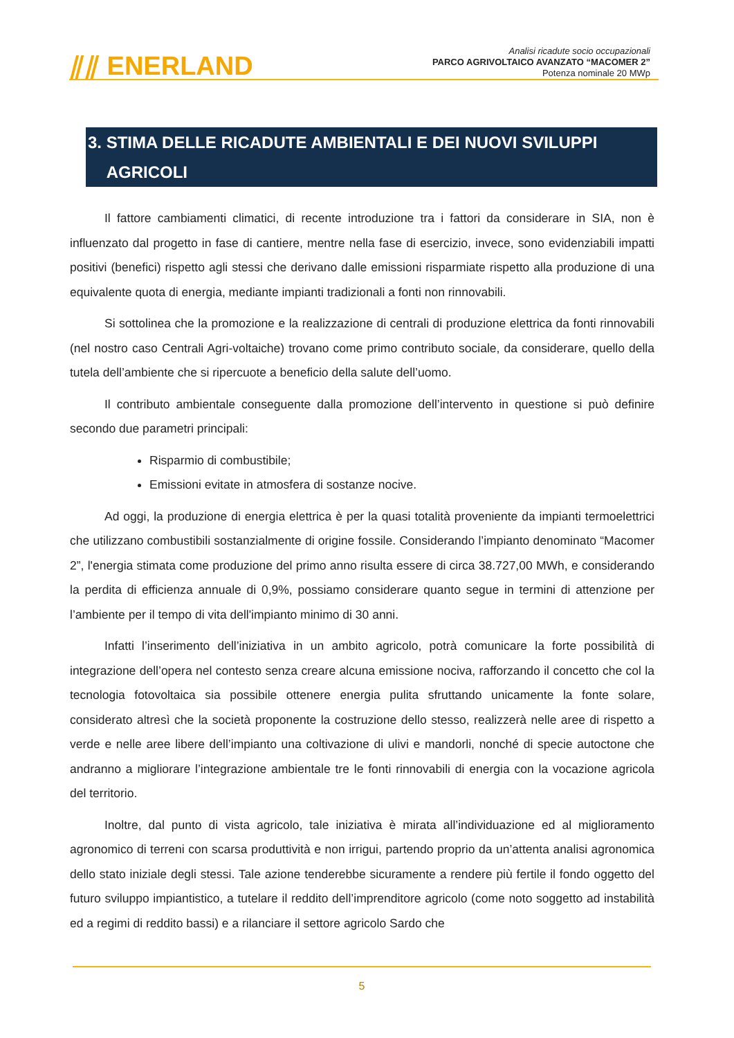⫽⫽ ENERLAND
Analisi ricadute socio occupazionali
PARCO AGRIVOLTAICO AVANZATO “MACOMER 2”
Potenza nominale 20 MWp
3. STIMA DELLE RICADUTE AMBIENTALI E DEI NUOVI SVILUPPI
AGRICOLI
Il fattore cambiamenti climatici, di recente introduzione tra i fattori da considerare in SIA, non è influenzato dal progetto in fase di cantiere, mentre nella fase di esercizio, invece, sono evidenziabili impatti positivi (benefici) rispetto agli stessi che derivano dalle emissioni risparmiate rispetto alla produzione di una equivalente quota di energia, mediante impianti tradizionali a fonti non rinnovabili.
Si sottolinea che la promozione e la realizzazione di centrali di produzione elettrica da fonti rinnovabili (nel nostro caso Centrali Agri-voltaiche) trovano come primo contributo sociale, da considerare, quello della tutela dell’ambiente che si ripercuote a beneficio della salute dell’uomo.
Il contributo ambientale conseguente dalla promozione dell’intervento in questione si può definire secondo due parametri principali:
Risparmio di combustibile;
Emissioni evitate in atmosfera di sostanze nocive.
Ad oggi, la produzione di energia elettrica è per la quasi totalità proveniente da impianti termoelettrici che utilizzano combustibili sostanzialmente di origine fossile. Considerando l’impianto denominato “Macomer 2”, l'energia stimata come produzione del primo anno risulta essere di circa 38.727,00 MWh, e considerando la perdita di efficienza annuale di 0,9%, possiamo considerare quanto segue in termini di attenzione per l’ambiente per il tempo di vita dell'impianto minimo di 30 anni.
Infatti l’inserimento dell’iniziativa in un ambito agricolo, potrà comunicare la forte possibilità di integrazione dell’opera nel contesto senza creare alcuna emissione nociva, rafforzando il concetto che col la tecnologia fotovoltaica sia possibile ottenere energia pulita sfruttando unicamente la fonte solare, considerato altresì che la società proponente la costruzione dello stesso, realizzerà nelle aree di rispetto a verde e nelle aree libere dell’impianto una coltivazione di ulivi e mandorli, nonché di specie autoctone che andranno a migliorare l’integrazione ambientale tre le fonti rinnovabili di energia con la vocazione agricola del territorio.
Inoltre, dal punto di vista agricolo, tale iniziativa è mirata all’individuazione ed al miglioramento agronomico di terreni con scarsa produttività e non irrigui, partendo proprio da un’attenta analisi agronomica dello stato iniziale degli stessi. Tale azione tenderebbe sicuramente a rendere più fertile il fondo oggetto del futuro sviluppo impiantistico, a tutelare il reddito dell’imprenditore agricolo (come noto soggetto ad instabilità ed a regimi di reddito bassi) e a rilanciare il settore agricolo Sardo che
5